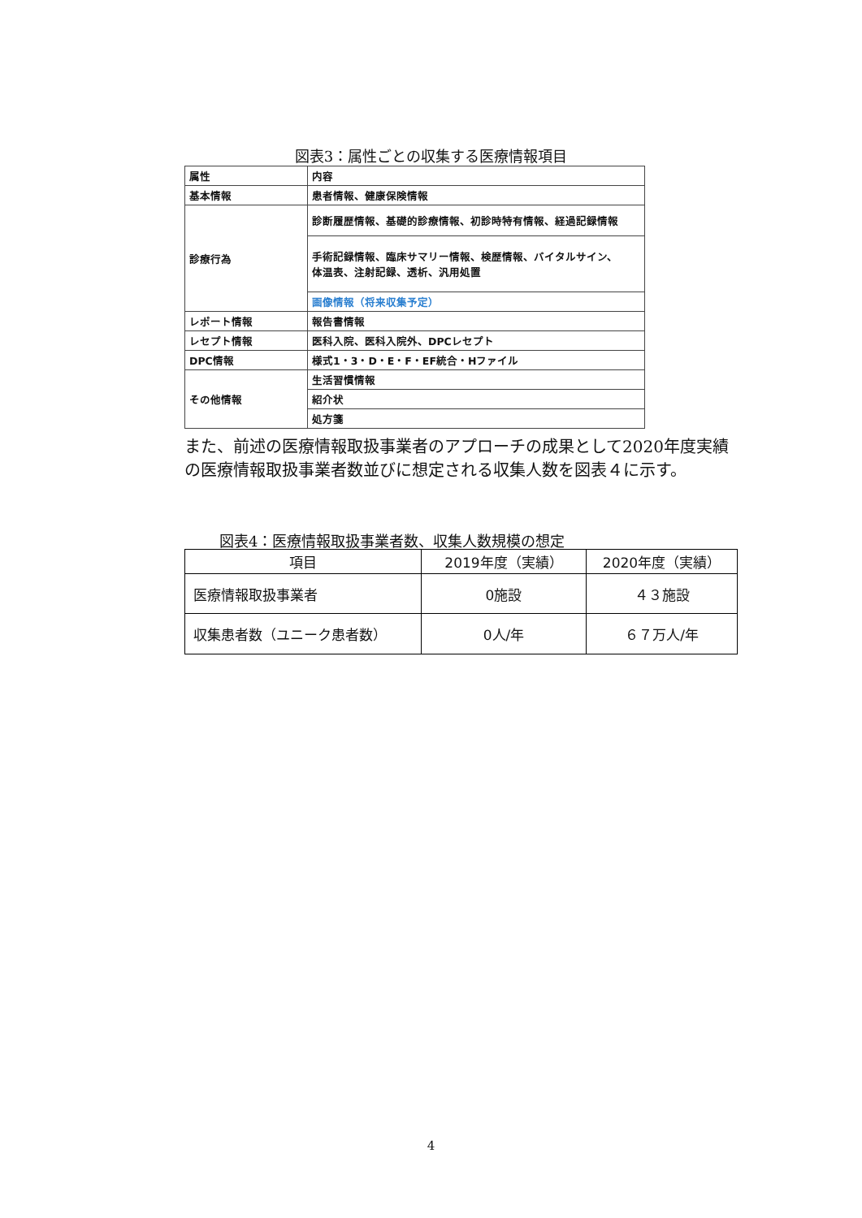図表3：属性ごとの収集する医療情報項目
| 属性 | 内容 |
| 基本情報 | 患者情報、健康保険情報 |
| 診療行為 | 診断履歴情報、基礎的診療情報、初診時特有情報、経過記録情報 |
| | 手術記録情報、臨床サマリー情報、検歴情報、バイタルサイン、 体温表、注射記録、透析、汎用処置 |
| | 画像情報（将来収集予定） |
| レポート情報 | 報告書情報 |
| レセプト情報 | 医科入院、医科入院外、DPCレセプト |
| DPC情報 | 様式1・3・D・E・F・EF統合・Hファイル |
| その他情報 | 生活習慣情報 |
| | 紹介状 |
| | 処方箋 |
また、前述の医療情報取扱事業者のアプローチの成果として2020年度実績の医療情報取扱事業者数並びに想定される収集人数を図表４に示す。
図表4：医療情報取扱事業者数、収集人数規模の想定
| 項目 | 2019年度（実績） | 2020年度（実績） |
| --- | --- | --- |
| 医療情報取扱事業者 | 0施設 | ４３施設 |
| 収集患者数（ユニーク患者数） | 0人/年 | ６７万人/年 |
4